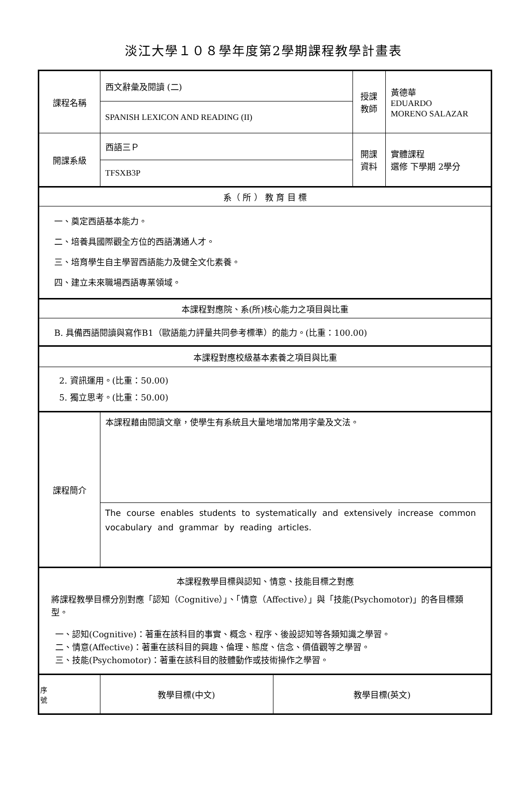淡江大學１０８學年度第2學期課程教學計畫表
| 課程名稱 | 西文辭彙及閱讀 (二) | | 授課 教師 | 黃德華 EDUARDO MORENO SALAZAR |
| | SPANISH LEXICON AND READING (II) | | | |
| 開課系級 | 西語三Ｐ | | 開課 資料 | 實體課程 選修 下學期 2學分 |
| | TFSXB3P | | | |
| 系（ 所 ） 教 育 目 標 | | | | |
| 一、奠定西語基本能力。 二、培養具國際觀全方位的西語溝通人才。 三、培育學生自主學習西語能力及健全文化素養。 四、建立未來職場西語專業領域。 | | | | |
| 本課程對應院、系(所)核心能力之項目與比重 | | | | |
| B. 具備西語閱讀與寫作B1（歐語能力評量共同參考標準）的能力。(比重：100.00) | | | | |
| 本課程對應校級基本素養之項目與比重 | | | | |
| 2. 資訊運用。(比重：50.00) 5. 獨立思考。(比重：50.00) | | | | |
| 課程簡介 | 本課程藉由閱讀文章，使學生有系統且大量地增加常用字彙及文法。 | | | |
| | The course enables students to systematically and extensively increase common vocabulary and grammar by reading articles. | | | |
| 本課程教學目標與認知、情意、技能目標之對應 將課程教學目標分別對應「認知（Cognitive）」、「情意（Affective）」與「技能(Psychomotor)」的各目標類型。 一、認知(Cognitive)：著重在該科目的事實、概念、程序、後設認知等各類知識之學習。 二、情意(Affective)：著重在該科目的興趣、倫理、態度、信念、價值觀等之學習。 三、技能(Psychomotor)：著重在該科目的肢體動作或技術操作之學習。 | | | | |
| 序 號 | 教學目標(中文) | 教學目標(英文) | | |